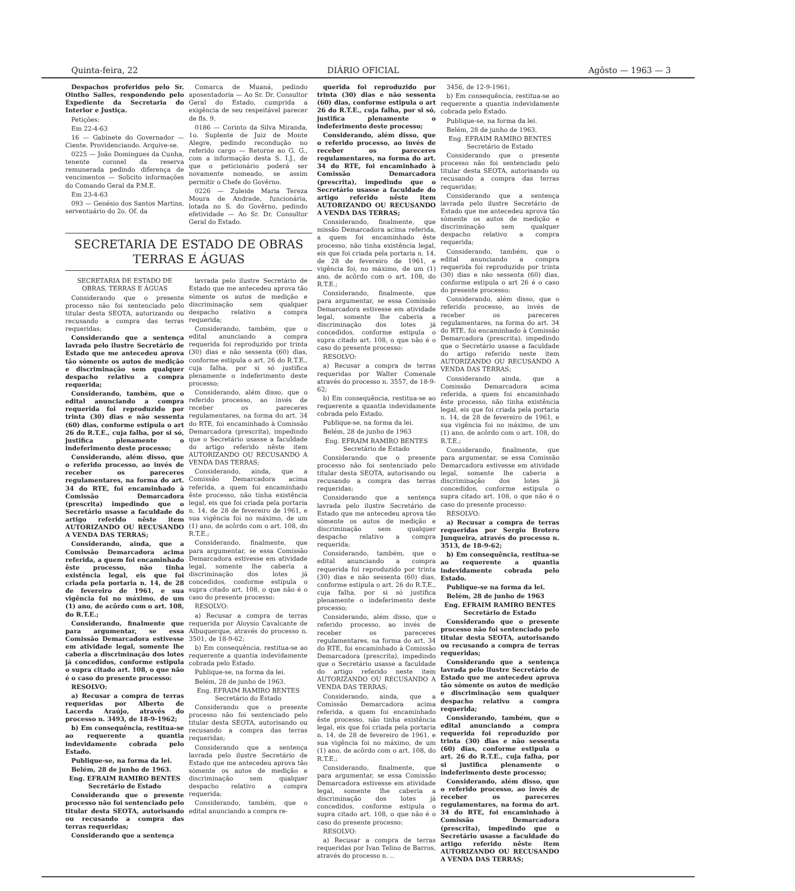Quinta-feira, 22 DIÁRIO OFICIAL Agôsto — 1963 — 3
Despachos proferidos pelo Sr. Ointho Salles, respondendo pelo Expediente da Secretaria do Interior e Justiça.
Petições:
Em 22-4-63
16 — Gabinete do Governador — Ciente. Providenciando. Arquive-se.
0225 — João Domingues da Cunha, tenente coronel da reserva remunerada pedindo diferença de vencimentos — Solicito informações do Comando Geral da P.M.E.
Em 23-4-63
093 — Genésio dos Santos Martins, serventuário do 2o. Of. da
Comarca de Muaná, pedindo aposentadoria — Ao Sr. Dr. Consultor Geral do Estado, cumprida a exigência de seu respeitável parecer de fls. 9.
0186 — Corinto da Silva Miranda, 1o. Suplente de Juiz de Monte Alegre, pedindo recondução no referido cargo — Retorne ao G. G., com a informação desta S. I.J., de que o peticionário poderá ser novamente nomeado, se assim permitir o Chefe do Govêrno.
0226 — Zuleide Maria Tereza Moura de Andrade, funcionária, lotada no S. do Govêrno, pedindo efetividade — Ao Sr. Dr. Consultor Geral do Estado.
SECRETARIA DE ESTADO DE OBRAS
TERRAS E ÁGUAS
SECRETARIA DE ESTADO DE OBRAS, TERRAS E ÁGUAS
Considerando que o presente processo não foi sentenciado pelo titular desta SEOTA, autorizando ou recusando a compra das terras requeridas;
Considerando que a sentença lavrada pelo ilustre Secretário de Estado que me antecedeu aprova tão sòmente os autos de medição e discriminação sem qualquer despacho relativo a compra requerida;
Considerando, também, que o edital anunciando a compra requerida foi reproduzido por trinta (30) dias e não sessenta (60) dias, conforme estipula o art 26 do R.T.E., cuja falha, por si só, justifica plenamente o indeferimento deste processo;
Considerando, além disso, que o referido processo, ao invés de receber os pareceres regulamentares, na forma do art. 34 do RTE, foi encaminhado à Comissão Demarcadora (prescrita) impedindo que o Secretário usasse a faculdade do artigo referido nêste item AUTORIZANDO OU RECUSANDO A VENDA DAS TERRAS;
Considerando, ainda, que a Comissão Demarcadora acima referida, a quem foi encaminhado êste processo, não tinha existência legal, eis que foi criada pela portaria n. 14, de 28 de fevereiro de 1961, e sua vigência foi no máximo, de um (1) ano, de acôrdo com o art. 108, do R.T.E.;
Considerando, finalmente que para argumentar, se essa Comissão Demarcadora estivesse em atividade legal, somente lhe caberia a discriminação dos lotes já concedidos, conforme estipula o supra citado art. 108, o que não é o caso do presente processo:
RESOLVO:
a) Recusar a compra de terras requeridas por Alberto de Lacerda Araújo, através do processo n. 3493, de 18-9-1962;
b) Em consequência, restitua-se ao requerente a quantia indevidamente cobrada pelo Estado.
Publique-se, na forma da lei.
Belém, 28 de junho de 1963.
Eng. EFRAIM RAMIRO BENTES
Secretário de Estado
Considerando que o presente processo não foi sentenciado pelo titular desta SEOTA, autorisando ou recusando a compra das terras requeridas;
Considerando que a sentença
lavrada pelo ilustre Secretário de Estado que me antecedeu aprova tão sòmente os autos de medição e discriminação sem qualquer despacho relativo a compra requerida;
Considerando, também, que o edital anunciando a compra requerida foi reproduzido por trinta (30) dias e não sessenta (60) dias, conforme estipula o art. 26 do R.T.E., cuja falha, por si só justifica plenamente o indeferimento deste processo;
Considerando, além disso, que o referido processo, ao invés de receber os pareceres regulamentares, na forma do art. 34 do RTE, foi encaminhado à Comissão Demarcadora (prescrita), impedindo que o Secretário usasse a faculdade do artigo referido nêste item AUTORIZANDO OU RECUSANDO A VENDA DAS TERRAS;
Considerando, ainda, que a Comissão Demarcadora acima referida, a quem foi encaminhado êste processo, não tinha existência legal, eis que foi criada pela portaria n. 14, de 28 de fevereiro de 1961, e sua vigência foi no máximo, de um (1) ano, de acôrdo com o art. 108, do R.T.E.;
Considerando, finalmente, que para argumentar, se essa Comissão Demarcadora estivesse em atividade legal, somente lhe caberia a discriminação dos lotes já concedidos, conforme estipula o supra citado art. 108, o que não é o caso do presente processo:
RESOLVO:
a) Recusar a compra de terras requerida por Aloysio Cavalcante de Albuquerque, através do processo n. 3501, de 18-9-62;
b) Em consequência, restitua-se ao requerente a quantia indevidamente cobrada pelo Estado.
Publique-se, na forma da lei.
Belém, 28 de junho de 1963.
Eng. EFRAIM RAMIRO BENTES
Secretário do Estado
Considerando que o presente processo não foi sentenciado pelo titular desta SEOTA, autorisando ou recusando a compra das terras requeridas;
Considerando que a sentença lavrada pelo ilustre Secretário de Estado que me antecedeu aprova tão sòmente os autos de medição e discriminação sem qualquer despacho relativo a compra requerida;
Considerando, também, que o edital anunciando a compra re-
querida foi reproduzido por trinta (30) dias e não sessenta (60) dias, conforme estipula o art 26 do R.T.E., cuja falha, por si só, justifica plenamente o indeferimento deste processo;
Considerando, além disso, que o referido processo, ao invés de receber os pareceres regulamentares, na forma do art. 34 do RTE, foi encaminhado à Comissão Demarcadora (prescrita), impedindo que o Secretário usasse a faculdade do artigo referido nêste item AUTORIZANDO OU RECUSANDO A VENDA DAS TERRAS;
Considerando, finalmente, que missão Demarcadora acima referida, a quem foi encaminhado êste processo, não tinha existência legal, eis que foi criada pela portaria n. 14, de 28 de fevereiro de 1961, e vigência foi, no máximo, de um (1) ano, de acôrdo com o art. 108, do R.T.E.;
Considerando, finalmente, que para argumentar, se essa Comissão Demarcadora estivesse em atividade legal, somente lhe caberia a discriminação dos lotes já concedidos, conforme estipula o supra citado art. 108, o que não é o caso do presente processo:
RESOLVO:
a) Recusar a compra de terras requeridas por Walter Comenale através do processo n. 3557, de 18-9-62;
b) Em consequência, restitua-se ao requerente a quantia indevidamente cobrada pelo Estado.
Publique-se, na forma da lei.
Belém, 28 de junho de 1963
Eng. EFRAIM RAMIRO BENTES
Secretário de Estado
Considerando que o presente processo não foi sentenciado pelo titular desta SEOTA, autorisando ou recusando a compra das terras requeridas;
Considerando que a sentença lavrada pelo ilustre Secretário de Estado que me antecedeu aprova tão sòmente os autos de medição e discriminação sem qualquer despacho relativo a compra requerida;
Considerando, também, que o edital anunciando a compra requerida foi reproduzido por trinta (30) dias e não sessenta (60) dias, conforme estipula o art. 26 do R.T.E., cuja falha, por si só justifica plenamente o indeferimento deste processo;
Considerando, além disso, que o referido processo, ao invés de receber os pareceres regulamentares, na forma do art. 34 do RTE, foi encaminhado à Comissão Demarcadora (prescrita), impedindo que o Secretário usasse a faculdade do artigo referido neste item AUTORIZANDO OU RECUSANDO A VENDA DAS TERRAS;
Considerando, ainda, que a Comissão Demarcadora acima referida, a quem foi encaminhado êste processo, não tinha existência legal, eis que foi criada pela portaria n. 14, de 28 de fevereiro de 1961, e sua vigência foi no máximo, de um (1) ano, de acôrdo com o art. 108, do R.T.E.;
Considerando, finalmente, que para argumentar, se essa Comissão Demarcadora estivesse em atividade legal, somente lhe caberia a discriminação dos lotes já concedidos, conforme estipula o supra citado art. 108, o que não é o caso do presente processo:
RESOLVO:
a) Recusar a compra de terras requeridas por Ivan Telino de Barros, através do processo n. ..
3456, de 12-9-1961;
b) Em consequência, restitua-se ao requerente a quantia indevidamente cobrada pelo Estado.
Publique-se, na forma da lei.
Belém, 28 de junho de 1963.
Eng. EFRAIM RAMIRO BENTES
Secretário de Estado
Considerando que o presente processo não foi sentenciado pelo titular desta SEOTA, autorisando ou recusando a compra das terras requeridas;
Considerando que a sentença lavrada pelo ilustre Secretário de Estado que me antecedeu aprova tão sòmente os autos de medição e discriminação sem qualquer despacho relativo a compra requerida;
Considerando, também, que o edital anunciando a compra requerida foi reproduzido por trinta (30) dias e não sessenta (60) dias, conforme estipula o art 26 é o caso do presente processo;
Considerando, além disso, que o referido processo, ao invés de receber os pareceres regulamentares, na forma do art. 34 do RTE, foi encaminhado à Comissão Demarcadora (prescrita), impedindo que o Secretário usasse a faculdade do artigo referido neste item AUTORIZANDO OU RECUSANDO A VENDA DAS TERRAS;
Considerando ainda, que a Comissão Demarcadora acima referida, a quem foi encaminhado êste processo, não tinha existência legal, eis que foi criada pela portaria n. 14, de 28 de fevereiro de 1961, e sua vigência foi no máximo, de um (1) ano, de acôrdo com o art. 108, do R.T.E.;
Considerando, finalmente, que para argumentar, se essa Comissão Demarcadora estivesse em atividade legal, somente lhe caberia a discriminação dos lotes já concedidos, conforme estipula o supra citado art. 108, o que não é o caso do presente processo:
RESOLVO:
a) Recusar a compra de terras requeridas por Sergio Brotero Junqueira, através do processo n. 3513, de 18-9-62;
b) Em consequência, restitua-se ao requerente a quantia indevidamente cobrada pelo Estado.
Publique-se na forma da lei.
Belém, 28 de junho de 1963
Eng. EFRAIM RAMIRO BENTES
Secretário de Estado
Considerando que o presente processo não foi sentenciado pelo titular desta SEOTA, autorisando ou recusando a compra de terras requeridas;
Considerando que a sentença lavrada pelo ilustre Secretário de Estado que me antecedeu aprova tão sòmente os autos de medição e discriminação sem qualquer despacho relativo a compra requerida;
Considerando, também, que o edital anunciando a compra requerida foi reproduzido por trinta (30) dias e não sessenta (60) dias, conforme estipula o art. 26 do R.T.E., cuja falha, por si justifica plenamente o indeferimento deste processo;
Considerando, além disso, que o referido processo, ao invés de receber os pareceres regulamentares, na forma do art. 34 do RTE, foi encaminhado à Comissão Demarcadora (prescrita), impedindo que o Secretário usasse a faculdade do artigo referido nêste item AUTORIZANDO OU RECUSANDO A VENDA DAS TERRAS;